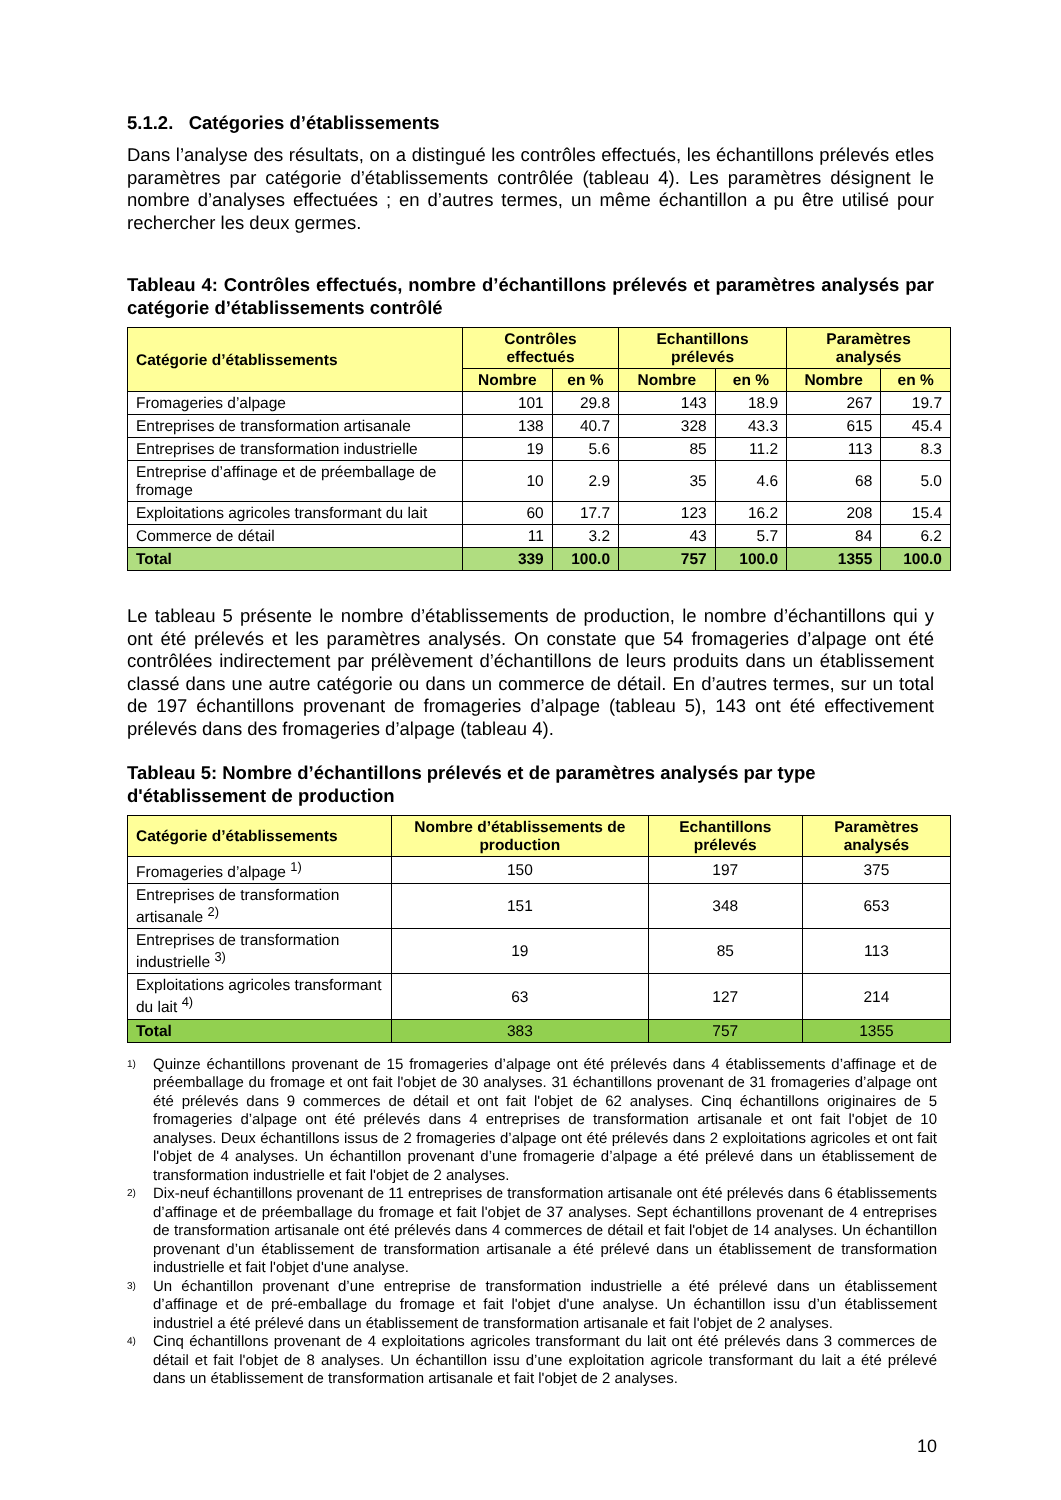5.1.2. Catégories d’établissements
Dans l’analyse des résultats, on a distingué les contrôles effectués, les échantillons prélevés etles paramètres par catégorie d’établissements contrôlée (tableau 4). Les paramètres désignent le nombre d’analyses effectuées ; en d’autres termes, un même échantillon a pu être utilisé pour rechercher les deux germes.
Tableau 4: Contrôles effectués, nombre d’échantillons prélevés et paramètres analysés par catégorie d’établissements contrôlé
| Catégorie d’établissements | Contrôles effectués | | Echantillons prélevés | | Paramètres analysés | |
| --- | --- | --- | --- | --- | --- | --- |
| | Nombre | en % | Nombre | en % | Nombre | en % |
| Fromageries d’alpage | 101 | 29.8 | 143 | 18.9 | 267 | 19.7 |
| Entreprises de transformation artisanale | 138 | 40.7 | 328 | 43.3 | 615 | 45.4 |
| Entreprises de transformation industrielle | 19 | 5.6 | 85 | 11.2 | 113 | 8.3 |
| Entreprise d’affinage et de préemballage de fromage | 10 | 2.9 | 35 | 4.6 | 68 | 5.0 |
| Exploitations agricoles transformant du lait | 60 | 17.7 | 123 | 16.2 | 208 | 15.4 |
| Commerce de détail | 11 | 3.2 | 43 | 5.7 | 84 | 6.2 |
| Total | 339 | 100.0 | 757 | 100.0 | 1355 | 100.0 |
Le tableau 5 présente le nombre d’établissements de production, le nombre d’échantillons qui y ont été prélevés et les paramètres analysés. On constate que 54 fromageries d’alpage ont été contrôlées indirectement par prélèvement d’échantillons de leurs produits dans un établissement classé dans une autre catégorie ou dans un commerce de détail. En d’autres termes, sur un total de 197 échantillons provenant de fromageries d’alpage (tableau 5), 143 ont été effectivement prélevés dans des fromageries d’alpage (tableau 4).
Tableau 5: Nombre d’échantillons prélevés et de paramètres analysés par type d'établissement de production
| Catégorie d’établissements | Nombre d’établissements de production | Echantillons prélevés | Paramètres analysés |
| --- | --- | --- | --- |
| Fromageries d’alpage <sup>1)</sup> | 150 | 197 | 375 |
| Entreprises de transformation artisanale <sup>2)</sup> | 151 | 348 | 653 |
| Entreprises de transformation industrielle <sup>3)</sup> | 19 | 85 | 113 |
| Exploitations agricoles transformant du lait <sup>4)</sup> | 63 | 127 | 214 |
| Total | 383 | 757 | 1355 |
<sup>1)</sup>
Quinze échantillons provenant de 15 fromageries d’alpage ont été prélevés dans 4 établissements d’affinage et de préemballage du fromage et ont fait l'objet de 30 analyses. 31 échantillons provenant de 31 fromageries d’alpage ont été prélevés dans 9 commerces de détail et ont fait l'objet de 62 analyses. Cinq échantillons originaires de 5 fromageries d’alpage ont été prélevés dans 4 entreprises de transformation artisanale et ont fait l'objet de 10 analyses. Deux échantillons issus de 2 fromageries d’alpage ont été prélevés dans 2 exploitations agricoles et ont fait l'objet de 4 analyses. Un échantillon provenant d’une fromagerie d’alpage a été prélevé dans un établissement de transformation industrielle et fait l'objet de 2 analyses.
<sup>2)</sup>
Dix-neuf échantillons provenant de 11 entreprises de transformation artisanale ont été prélevés dans 6 établissements d’affinage et de préemballage du fromage et fait l'objet de 37 analyses. Sept échantillons provenant de 4 entreprises de transformation artisanale ont été prélevés dans 4 commerces de détail et fait l'objet de 14 analyses. Un échantillon provenant d’un établissement de transformation artisanale a été prélevé dans un établissement de transformation industrielle et fait l'objet d'une analyse.
<sup>3)</sup>
Un échantillon provenant d’une entreprise de transformation industrielle a été prélevé dans un établissement d’affinage et de pré-emballage du fromage et fait l'objet d'une analyse. Un échantillon issu d’un établissement industriel a été prélevé dans un établissement de transformation artisanale et fait l'objet de 2 analyses.
<sup>4)</sup>
Cinq échantillons provenant de 4 exploitations agricoles transformant du lait ont été prélevés dans 3 commerces de détail et fait l'objet de 8 analyses. Un échantillon issu d’une exploitation agricole transformant du lait a été prélevé dans un établissement de transformation artisanale et fait l'objet de 2 analyses.
10